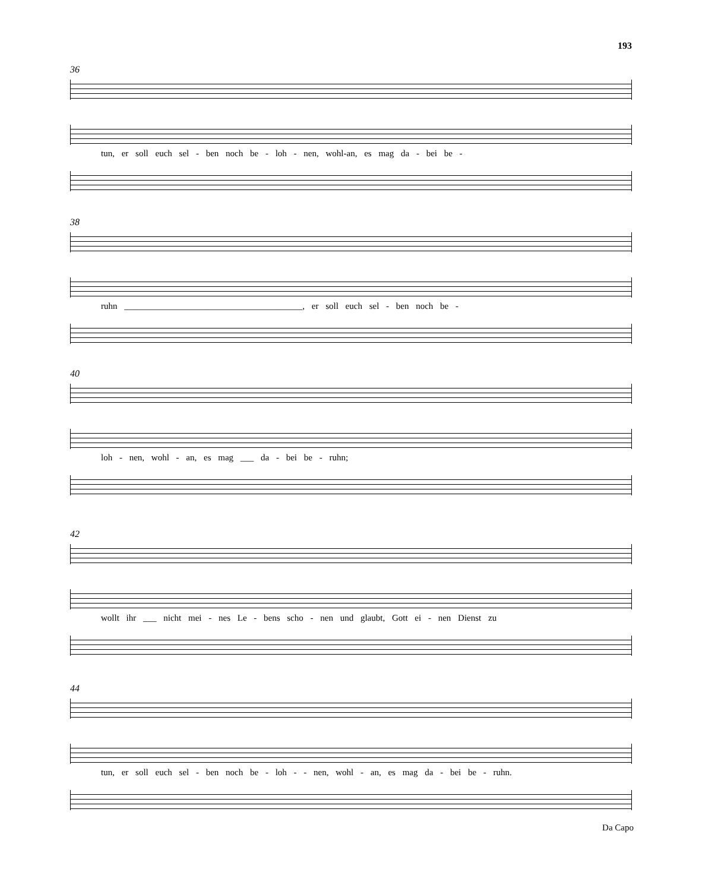193
36
tun, er soll euch sel - ben noch be - loh - nen, wohl-an, es mag da - bei be -
38
ruhn ________________________________________, er soll euch sel - ben noch be -
40
loh - nen, wohl - an, es mag ___ da - bei be - ruhn;
42
wollt ihr ___ nicht mei - nes Le - bens scho - nen und glaubt, Gott ei - nen Dienst zu
44
tun, er soll euch sel - ben noch be - loh - - nen, wohl - an, es mag da - bei be - ruhn.
Da Capo